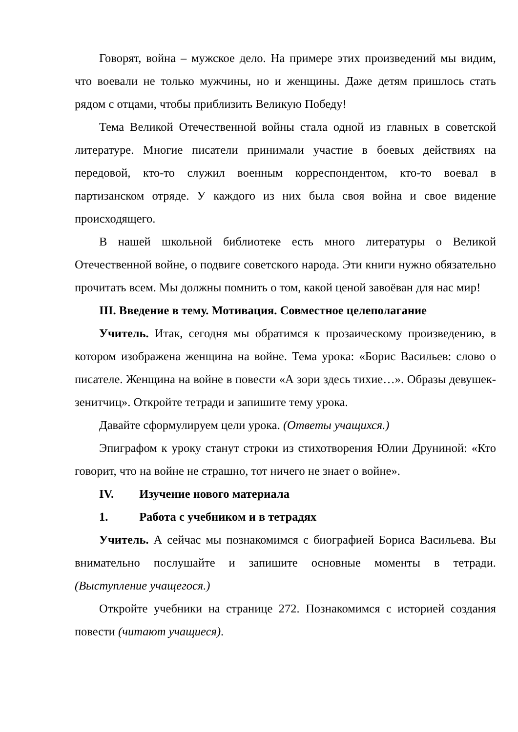Говорят, война – мужское дело. На примере этих произведений мы видим, что воевали не только мужчины, но и женщины. Даже детям пришлось стать рядом с отцами, чтобы приблизить Великую Победу!
Тема Великой Отечественной войны стала одной из главных в советской литературе. Многие писатели принимали участие в боевых действиях на передовой, кто-то служил военным корреспондентом, кто-то воевал в партизанском отряде. У каждого из них была своя война и свое видение происходящего.
В нашей школьной библиотеке есть много литературы о Великой Отечественной войне, о подвиге советского народа. Эти книги нужно обязательно прочитать всем. Мы должны помнить о том, какой ценой завоёван для нас мир!
III. Введение в тему. Мотивация. Совместное целеполагание
Учитель. Итак, сегодня мы обратимся к прозаическому произведению, в котором изображена женщина на войне. Тема урока: «Борис Васильев: слово о писателе. Женщина на войне в повести «А зори здесь тихие…». Образы девушек-зенитчиц». Откройте тетради и запишите тему урока.
Давайте сформулируем цели урока. (Ответы учащихся.)
Эпиграфом к уроку станут строки из стихотворения Юлии Друниной: «Кто говорит, что на войне не страшно, тот ничего не знает о войне».
IV. Изучение нового материала
1. Работа с учебником и в тетрадях
Учитель. А сейчас мы познакомимся с биографией Бориса Васильева. Вы внимательно послушайте и запишите основные моменты в тетради. (Выступление учащегося.)
Откройте учебники на странице 272. Познакомимся с историей создания повести (читают учащиеся).